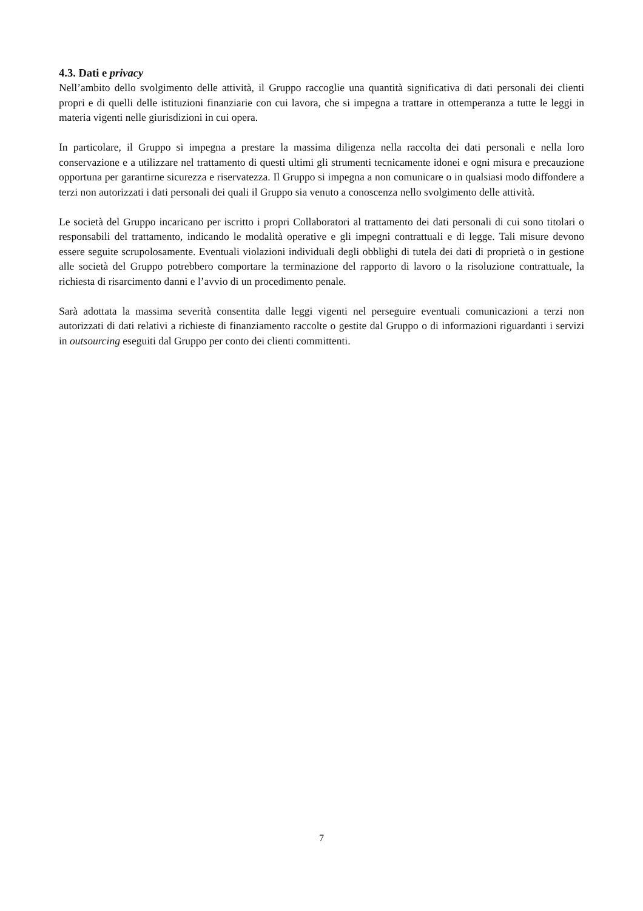4.3. Dati e privacy
Nell’ambito dello svolgimento delle attività, il Gruppo raccoglie una quantità significativa di dati personali dei clienti propri e di quelli delle istituzioni finanziarie con cui lavora, che si impegna a trattare in ottemperanza a tutte le leggi in materia vigenti nelle giurisdizioni in cui opera.
In particolare, il Gruppo si impegna a prestare la massima diligenza nella raccolta dei dati personali e nella loro conservazione e a utilizzare nel trattamento di questi ultimi gli strumenti tecnicamente idonei e ogni misura e precauzione opportuna per garantirne sicurezza e riservatezza. Il Gruppo si impegna a non comunicare o in qualsiasi modo diffondere a terzi non autorizzati i dati personali dei quali il Gruppo sia venuto a conoscenza nello svolgimento delle attività.
Le società del Gruppo incaricano per iscritto i propri Collaboratori al trattamento dei dati personali di cui sono titolari o responsabili del trattamento, indicando le modalità operative e gli impegni contrattuali e di legge. Tali misure devono essere seguite scrupolosamente. Eventuali violazioni individuali degli obblighi di tutela dei dati di proprietà o in gestione alle società del Gruppo potrebbero comportare la terminazione del rapporto di lavoro o la risoluzione contrattuale, la richiesta di risarcimento danni e l’avvio di un procedimento penale.
Sarà adottata la massima severità consentita dalle leggi vigenti nel perseguire eventuali comunicazioni a terzi non autorizzati di dati relativi a richieste di finanziamento raccolte o gestite dal Gruppo o di informazioni riguardanti i servizi in outsourcing eseguiti dal Gruppo per conto dei clienti committenti.
7